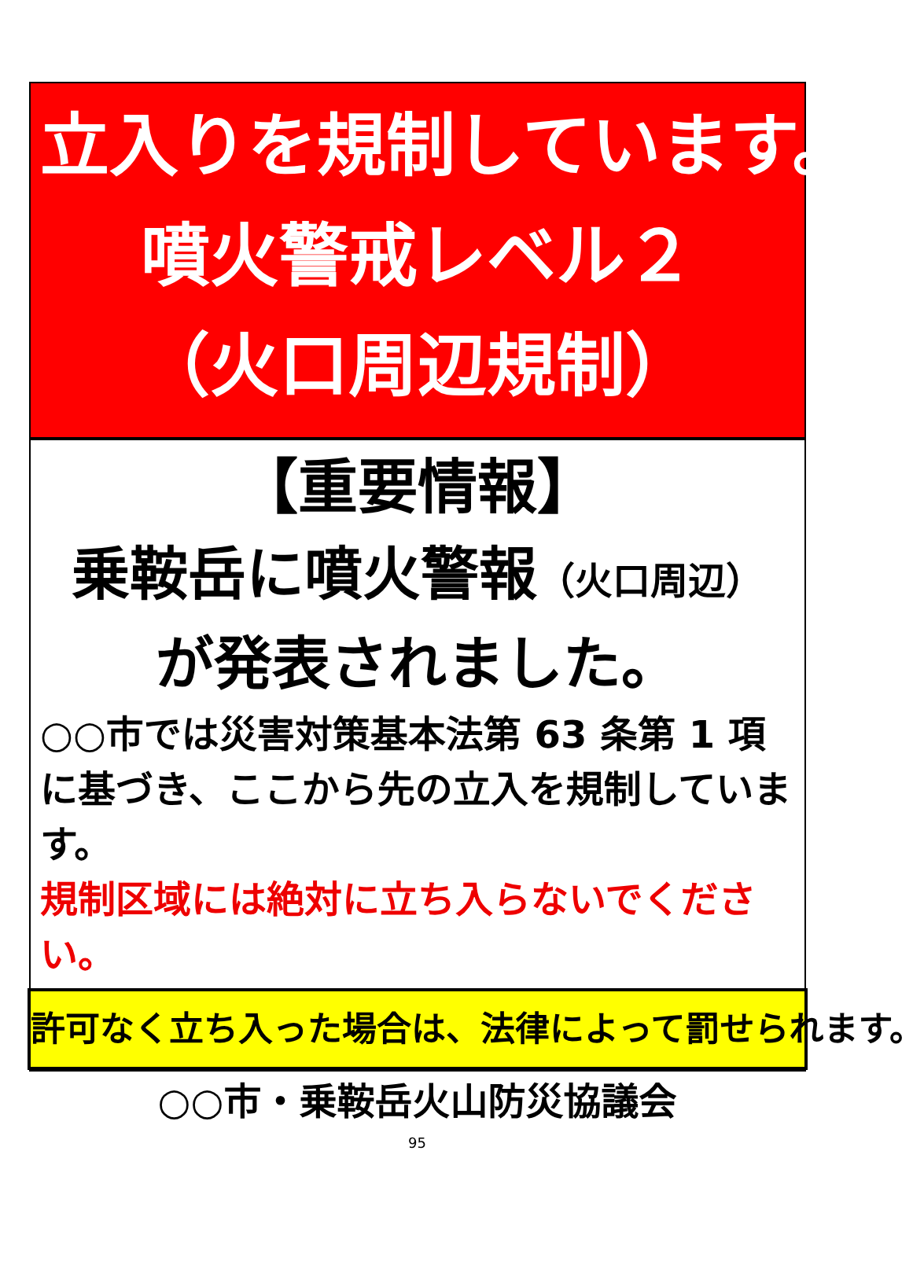立入りを規制しています。
噴火警戒レベル２
（火口周辺規制）
【重要情報】
乗鞍岳に噴火警報（火口周辺）
が発表されました。
○○市では災害対策基本法第 63 条第 1 項に基づき、ここから先の立入を規制しています。
規制区域には絶対に立ち入らないでください。
許可なく立ち入った場合は、法律によって罰せられます。
○○市・乗鞍岳火山防災協議会
95